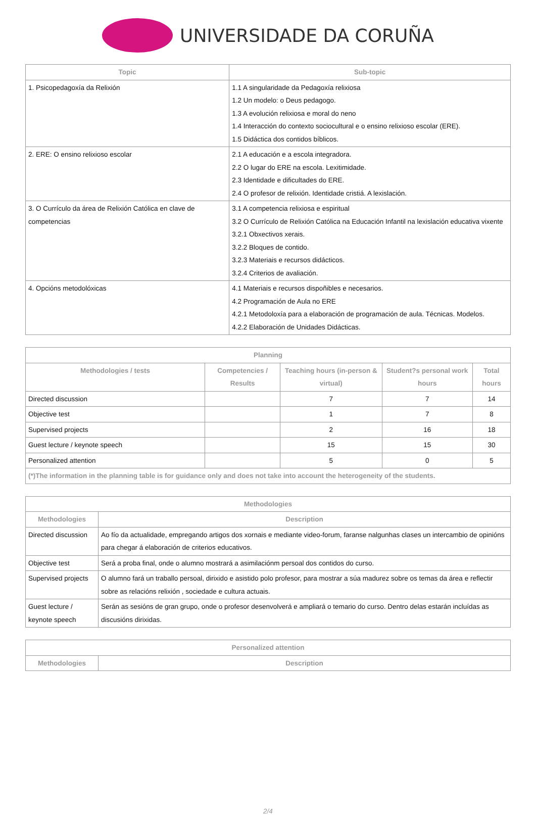UNIVERSIDADE DA CORUÑA
| Topic | Sub-topic |
| --- | --- |
| 1. Psicopedagoxía da Relixión | 1.1 A singularidade da Pedagoxía relixiosa 1.2 Un modelo: o Deus pedagogo. 1.3 A evolución relixiosa e moral do neno 1.4 Interacción do contexto sociocultural e o ensino relixioso escolar (ERE). 1.5 Didáctica dos contidos bíblicos. |
| 2. ERE: O ensino relixioso escolar | 2.1 A educación e a escola integradora. 2.2 O lugar do ERE na escola. Lexitimidade. 2.3 Identidade e dificultades do ERE. 2.4 O profesor de relixión. Identidade cristiá. A lexislación. |
| 3. O Currículo da área de Relixión Católica en clave de competencias | 3.1 A competencia relixiosa e espiritual 3.2 O Currículo de Relixión Católica na Educación Infantil na lexislación educativa vixente 3.2.1 Obxectivos xerais. 3.2.2 Bloques de contido. 3.2.3 Materiais e recursos didácticos. 3.2.4 Criterios de avaliación. |
| 4. Opcións metodolóxicas | 4.1 Materiais e recursos dispoñibles e necesarios. 4.2 Programación de Aula no ERE 4.2.1 Metodoloxía para a elaboración de programación de aula. Técnicas. Modelos. 4.2.2 Elaboración de Unidades Didácticas. |
| Planning | | | | |
| --- | --- | --- | --- | --- |
| Methodologies / tests | Competencies / Results | Teaching hours (in-person & virtual) | Student?s personal work hours | Total hours |
| Directed discussion | | 7 | 7 | 14 |
| Objective test | | 1 | 7 | 8 |
| Supervised projects | | 2 | 16 | 18 |
| Guest lecture / keynote speech | | 15 | 15 | 30 |
| Personalized attention | | 5 | 0 | 5 |
| (*)The information in the planning table is for guidance only and does not take into account the heterogeneity of the students. | | | | |
| Methodologies | |
| --- | --- |
| Methodologies | Description |
| Directed discussion | Ao fío da actualidade, empregando artigos dos xornais e mediante video-forum, faranse nalgunhas clases un intercambio de opinións para chegar á elaboración de criterios educativos. |
| Objective test | Será a proba final, onde o alumno mostrará a asimilaciónm persoal dos contidos do curso. |
| Supervised projects | O alumno fará un traballo persoal, dirixido e asistido polo profesor, para mostrar a súa madurez sobre os temas da área e reflectir sobre as relacións relixión , sociedade e cultura actuais. |
| Guest lecture / keynote speech | Serán as sesións de gran grupo, onde o profesor desenvolverá e ampliará o temario do curso. Dentro delas estarán incluídas as discusións dirixidas. |
| Personalized attention | |
| --- | --- |
| Methodologies | Description |
2/4